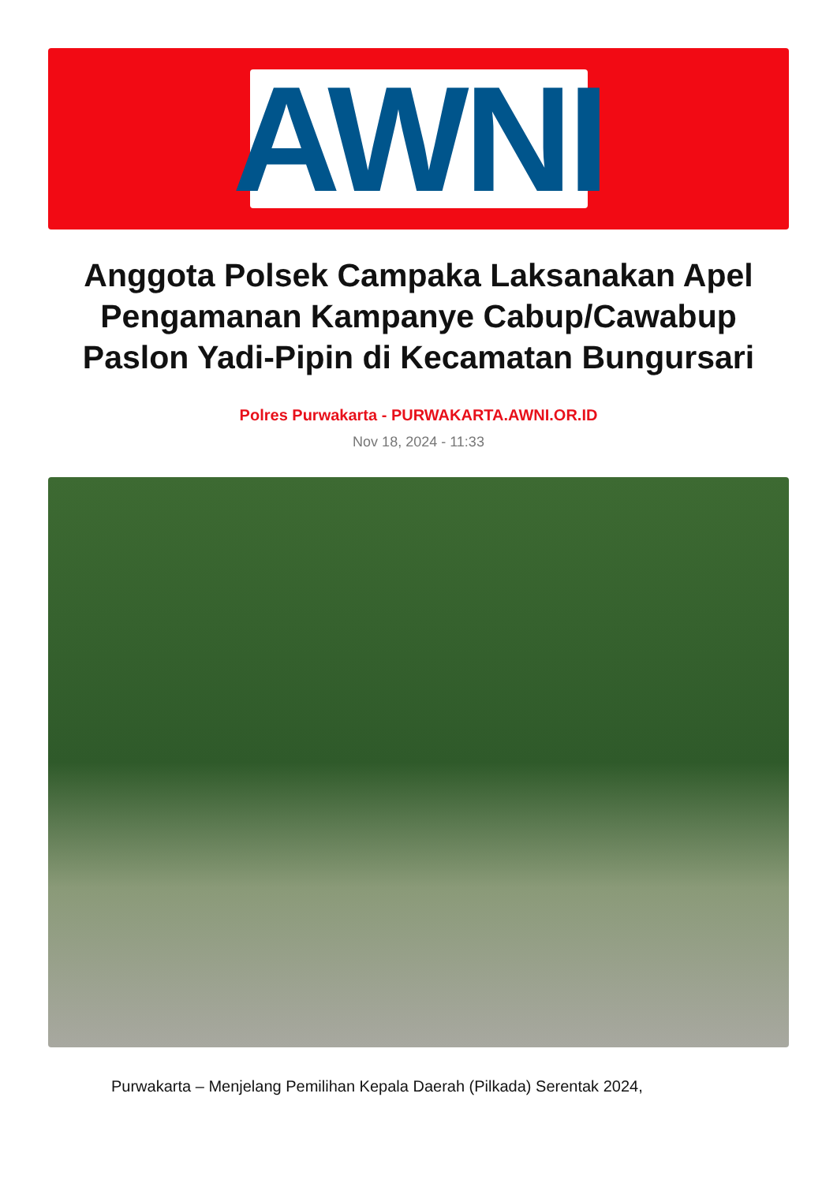AWNI
Anggota Polsek Campaka Laksanakan Apel Pengamanan Kampanye Cabup/Cawabup Paslon Yadi-Pipin di Kecamatan Bungursari
Polres Purwakarta - PURWAKARTA.AWNI.OR.ID
Nov 18, 2024 - 11:33
Purwakarta – Menjelang Pemilihan Kepala Daerah (Pilkada) Serentak 2024,